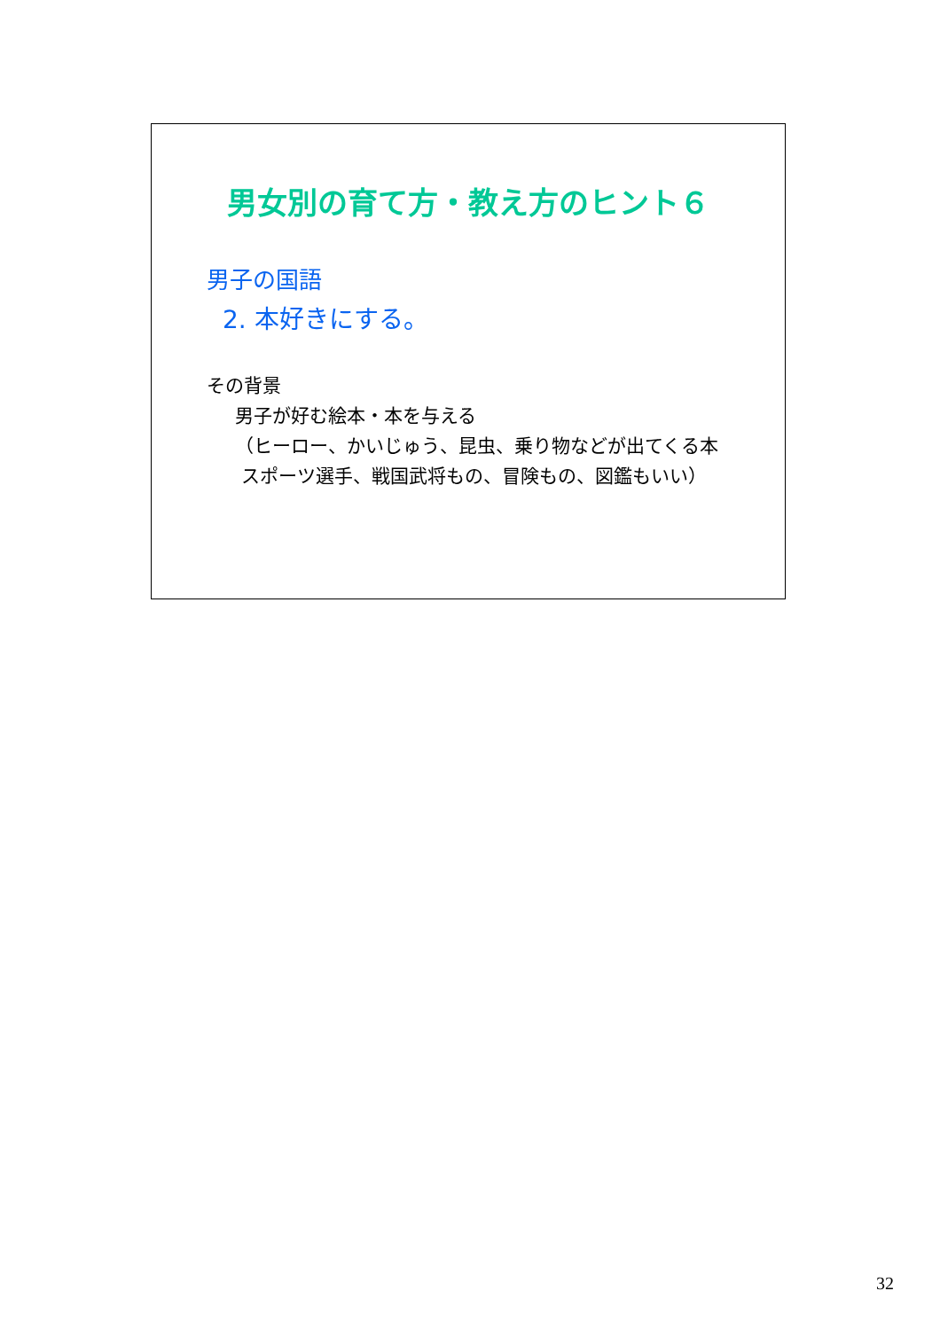男女別の育て方・教え方のヒント６
男子の国語
2. 本好きにする。
その背景
男子が好む絵本・本を与える
（ヒーロー、かいじゅう、昆虫、乗り物などが出てくる本
スポーツ選手、戦国武将もの、冒険もの、図鑑もいい）
32